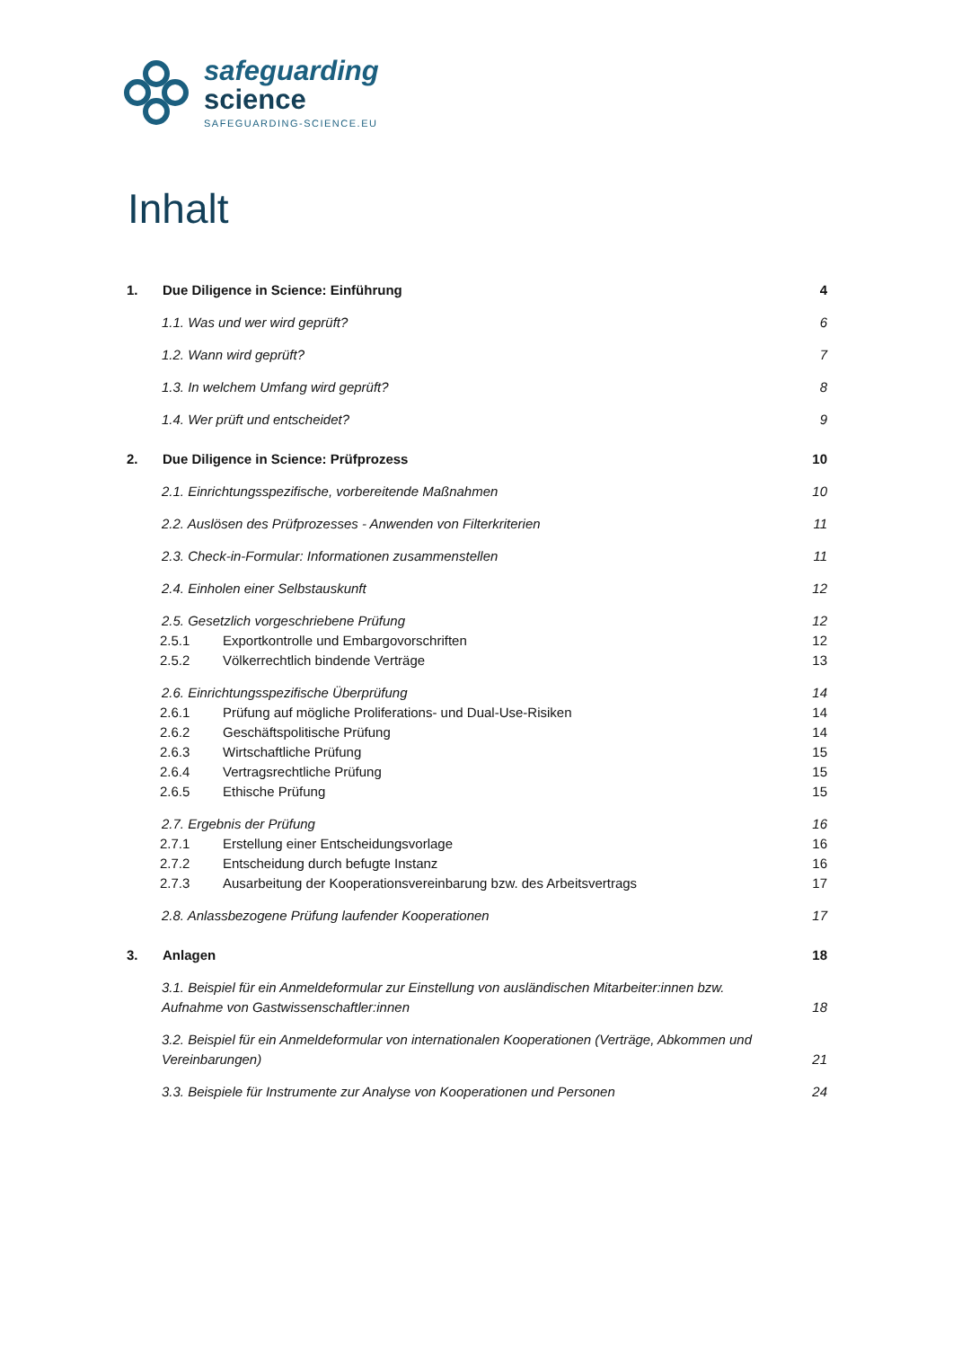safeguarding
science
SAFEGUARDING-SCIENCE.EU
Inhalt
1. Due Diligence in Science: Einführung
4
1.1. Was und wer wird geprüft? 6
1.2. Wann wird geprüft? 7
1.3. In welchem Umfang wird geprüft?
8
1.4. Wer prüft und entscheidet?
9
2. Due Diligence in Science: Prüfprozess
10
2.1. Einrichtungsspezifische, vorbereitende Maßnahmen
10
2.2. Auslösen des Prüfprozesses - Anwenden von Filterkriterien
11
2.3. Check-in-Formular: Informationen zusammenstellen
11
2.4. Einholen einer Selbstauskunft
12
2.5. Gesetzlich vorgeschriebene Prüfung
12
2.5.1 Exportkontrolle und Embargovorschriften
12
2.5.2 Völkerrechtlich bindende Verträge
13
2.6. Einrichtungsspezifische Überprüfung
14
2.6.1 Prüfung auf mögliche Proliferations- und Dual-Use-Risiken
14
2.6.2 Geschäftspolitische Prüfung
14
2.6.3 Wirtschaftliche Prüfung 15
2.6.4 Vertragsrechtliche Prüfung
15
2.6.5 Ethische Prüfung 15
2.7. Ergebnis der Prüfung 16
2.7.1 Erstellung einer Entscheidungsvorlage
16
2.7.2 Entscheidung durch befugte Instanz
16
2.7.3 Ausarbeitung der Kooperationsvereinbarung bzw. des Arbeitsvertrags
17
2.8. Anlassbezogene Prüfung laufender Kooperationen
17
3. Anlagen 18
3.1. Beispiel für ein Anmeldeformular zur Einstellung von ausländischen Mitarbeiter:innen bzw.
Aufnahme von Gastwissenschaftler:innen
18
3.2. Beispiel für ein Anmeldeformular von internationalen Kooperationen (Verträge, Abkommen und
Vereinbarungen)
21
3.3. Beispiele für Instrumente zur Analyse von Kooperationen und Personen
24